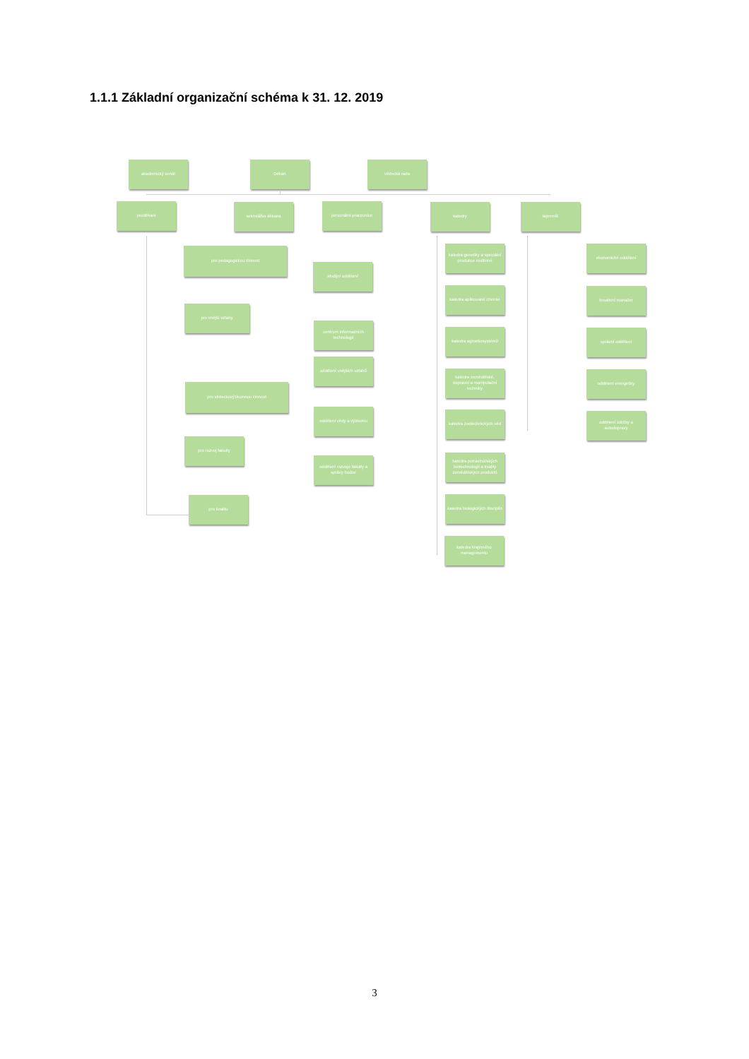1.1.1 Základní organizační schéma k 31. 12. 2019
akademický senát
Děkan
vědecká rada
proděkani
sekretářka děkana
personální pracovnice
katedry
tajemník
pro pedagogickou činnost
studijní oddělení
pro vnější vztahy
centrum informačních technologií
oddělení vnějších vztahů
pro vědeckovýzkumnou činnost
oddělení vědy a výzkumu
pro rozvoj fakulty
oddělení rozvoje fakulty a správy budov
pro kvalitu
katedra genetiky a speciální produkce rostlinné
katedra aplikované chemie
katedra agroekosystémů
katedra zemědělské, dopravní a manipulační techniky
katedra zootechnických věd
katedra potravinářských biotechnologií a kvality zemědělských produktů
katedra biologických disciplín
katedra krajinného managementu
ekonomické oddělení
kreativní manažer
správní oddělení
oddělení energetiky
oddělení údržby a autodopravy
3